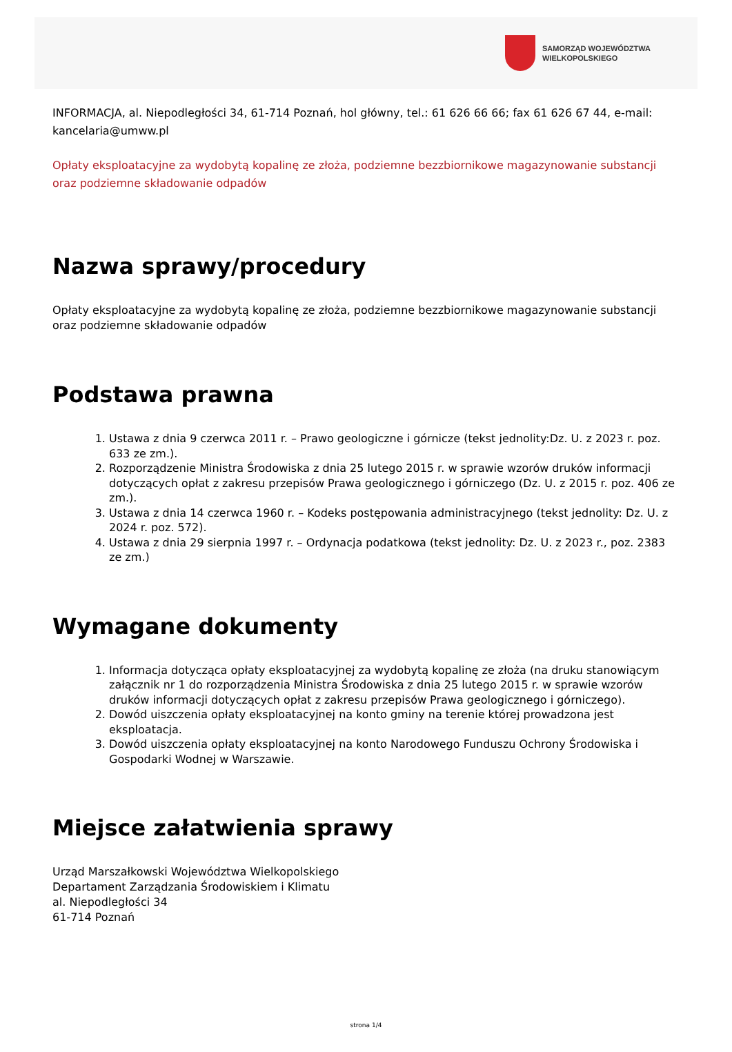SAMORZĄD WOJEWÓDZTWA
WIELKOPOLSKIEGO
INFORMACJA, al. Niepodległości 34, 61-714 Poznań, hol główny, tel.: 61 626 66 66; fax 61 626 67 44, e-mail: kancelaria@umww.pl
Opłaty eksploatacyjne za wydobytą kopalinę ze złoża, podziemne bezzbiornikowe magazynowanie substancji oraz podziemne składowanie odpadów
Nazwa sprawy/procedury
Opłaty eksploatacyjne za wydobytą kopalinę ze złoża, podziemne bezzbiornikowe magazynowanie substancji oraz podziemne składowanie odpadów
Podstawa prawna
1. Ustawa z dnia 9 czerwca 2011 r. – Prawo geologiczne i górnicze (tekst jednolity:Dz. U. z 2023 r. poz. 633 ze zm.).
2. Rozporządzenie Ministra Środowiska z dnia 25 lutego 2015 r. w sprawie wzorów druków informacji dotyczących opłat z zakresu przepisów Prawa geologicznego i górniczego (Dz. U. z 2015 r. poz. 406 ze zm.).
3. Ustawa z dnia 14 czerwca 1960 r. – Kodeks postępowania administracyjnego (tekst jednolity: Dz. U. z 2024 r. poz. 572).
4. Ustawa z dnia 29 sierpnia 1997 r. – Ordynacja podatkowa (tekst jednolity: Dz. U. z 2023 r., poz. 2383 ze zm.)
Wymagane dokumenty
1. Informacja dotycząca opłaty eksploatacyjnej za wydobytą kopalinę ze złoża (na druku stanowiącym załącznik nr 1 do rozporządzenia Ministra Środowiska z dnia 25 lutego 2015 r. w sprawie wzorów druków informacji dotyczących opłat z zakresu przepisów Prawa geologicznego i górniczego).
2. Dowód uiszczenia opłaty eksploatacyjnej na konto gminy na terenie której prowadzona jest eksploatacja.
3. Dowód uiszczenia opłaty eksploatacyjnej na konto Narodowego Funduszu Ochrony Środowiska i Gospodarki Wodnej w Warszawie.
Miejsce załatwienia sprawy
Urząd Marszałkowski Województwa Wielkopolskiego
Departament Zarządzania Środowiskiem i Klimatu
al. Niepodległości 34
61-714 Poznań
strona 1/4